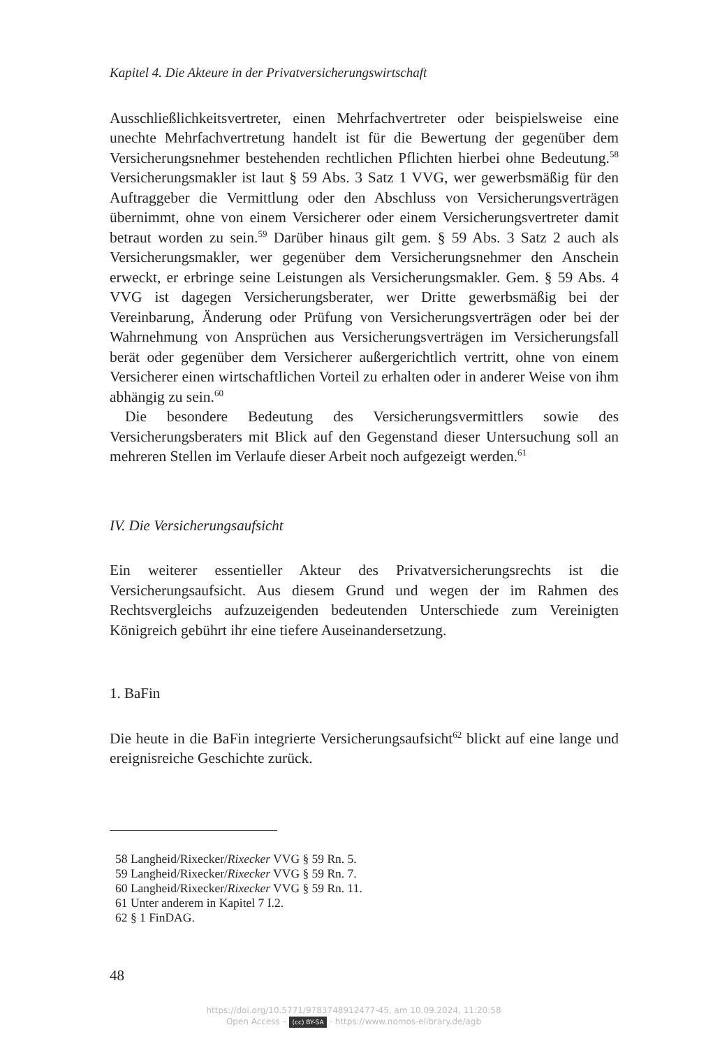Kapitel 4. Die Akteure in der Privatversicherungswirtschaft
Ausschließlichkeitsvertreter, einen Mehrfachvertreter oder beispielsweise eine unechte Mehrfachvertretung handelt ist für die Bewertung der gegenüber dem Versicherungsnehmer bestehenden rechtlichen Pflichten hierbei ohne Bedeutung.<sup>58</sup> Versicherungsmakler ist laut § 59 Abs. 3 Satz 1 VVG, wer gewerbsmäßig für den Auftraggeber die Vermittlung oder den Abschluss von Versicherungsverträgen übernimmt, ohne von einem Versicherer oder einem Versicherungsvertreter damit betraut worden zu sein.<sup>59</sup> Darüber hinaus gilt gem. § 59 Abs. 3 Satz 2 auch als Versicherungsmakler, wer gegenüber dem Versicherungsnehmer den Anschein erweckt, er erbringe seine Leistungen als Versicherungsmakler. Gem. § 59 Abs. 4 VVG ist dagegen Versicherungsberater, wer Dritte gewerbsmäßig bei der Vereinbarung, Änderung oder Prüfung von Versicherungsverträgen oder bei der Wahrnehmung von Ansprüchen aus Versicherungsverträgen im Versicherungsfall berät oder gegenüber dem Versicherer außergerichtlich vertritt, ohne von einem Versicherer einen wirtschaftlichen Vorteil zu erhalten oder in anderer Weise von ihm abhängig zu sein.<sup>60</sup>
Die besondere Bedeutung des Versicherungsvermittlers sowie des Versicherungsberaters mit Blick auf den Gegenstand dieser Untersuchung soll an mehreren Stellen im Verlaufe dieser Arbeit noch aufgezeigt werden.<sup>61</sup>
IV. Die Versicherungsaufsicht
Ein weiterer essentieller Akteur des Privatversicherungsrechts ist die Versicherungsaufsicht. Aus diesem Grund und wegen der im Rahmen des Rechtsvergleichs aufzuzeigenden bedeutenden Unterschiede zum Vereinigten Königreich gebührt ihr eine tiefere Auseinandersetzung.
1. BaFin
Die heute in die BaFin integrierte Versicherungsaufsicht<sup>62</sup> blickt auf eine lange und ereignisreiche Geschichte zurück.
58 Langheid/Rixecker/Rixecker VVG § 59 Rn. 5.
59 Langheid/Rixecker/Rixecker VVG § 59 Rn. 7.
60 Langheid/Rixecker/Rixecker VVG § 59 Rn. 11.
61 Unter anderem in Kapitel 7 I.2.
62 § 1 FinDAG.
48
https://doi.org/10.5771/9783748912477-45, am 10.09.2024, 11:20:58
Open Access – (cc) BY-SA - https://www.nomos-elibrary.de/agb